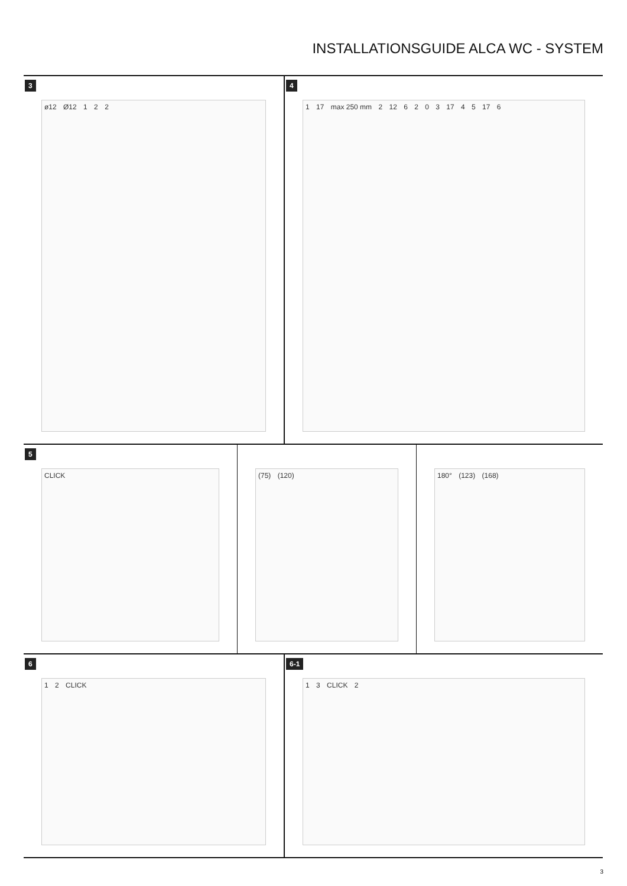INSTALLATIONSGUIDE ALCA WC - SYSTEM
3
ø12 Ø12 1 2 2
4
1 17 max 250 mm 2 12 6 2 0 3 17 4 5 17 6
5
CLICK
(75) (120)
180° (123) (168)
6
1 2 CLICK
6-1
1 3 CLICK 2
3